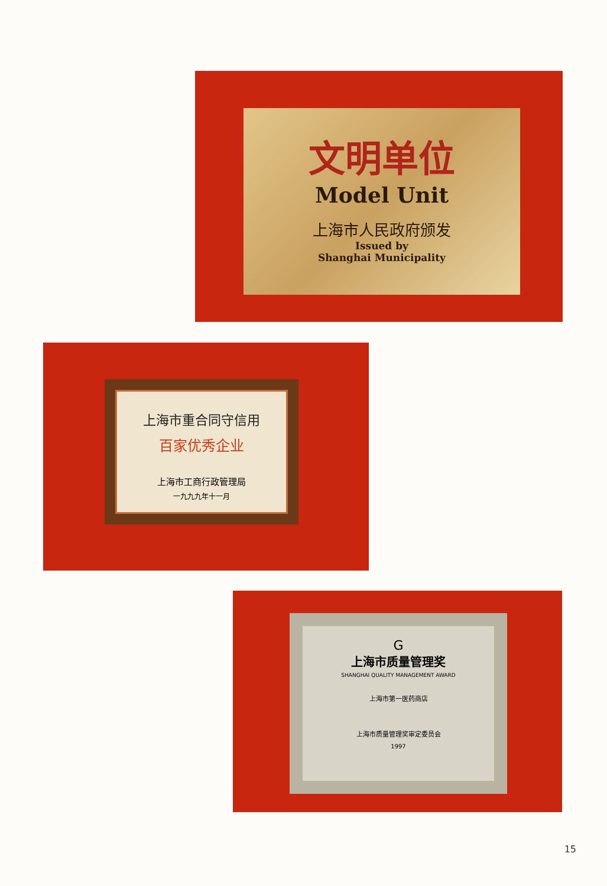文明单位
Model Unit
上海市人民政府颁发
Issued by
Shanghai Municipality
上海市重合同守信用
百家优秀企业
上海市工商行政管理局
一九九九年十一月
G
上海市质量管理奖
SHANGHAI QUALITY MANAGEMENT AWARD
上海市第一医药商店
上海市质量管理奖审定委员会
1997
15